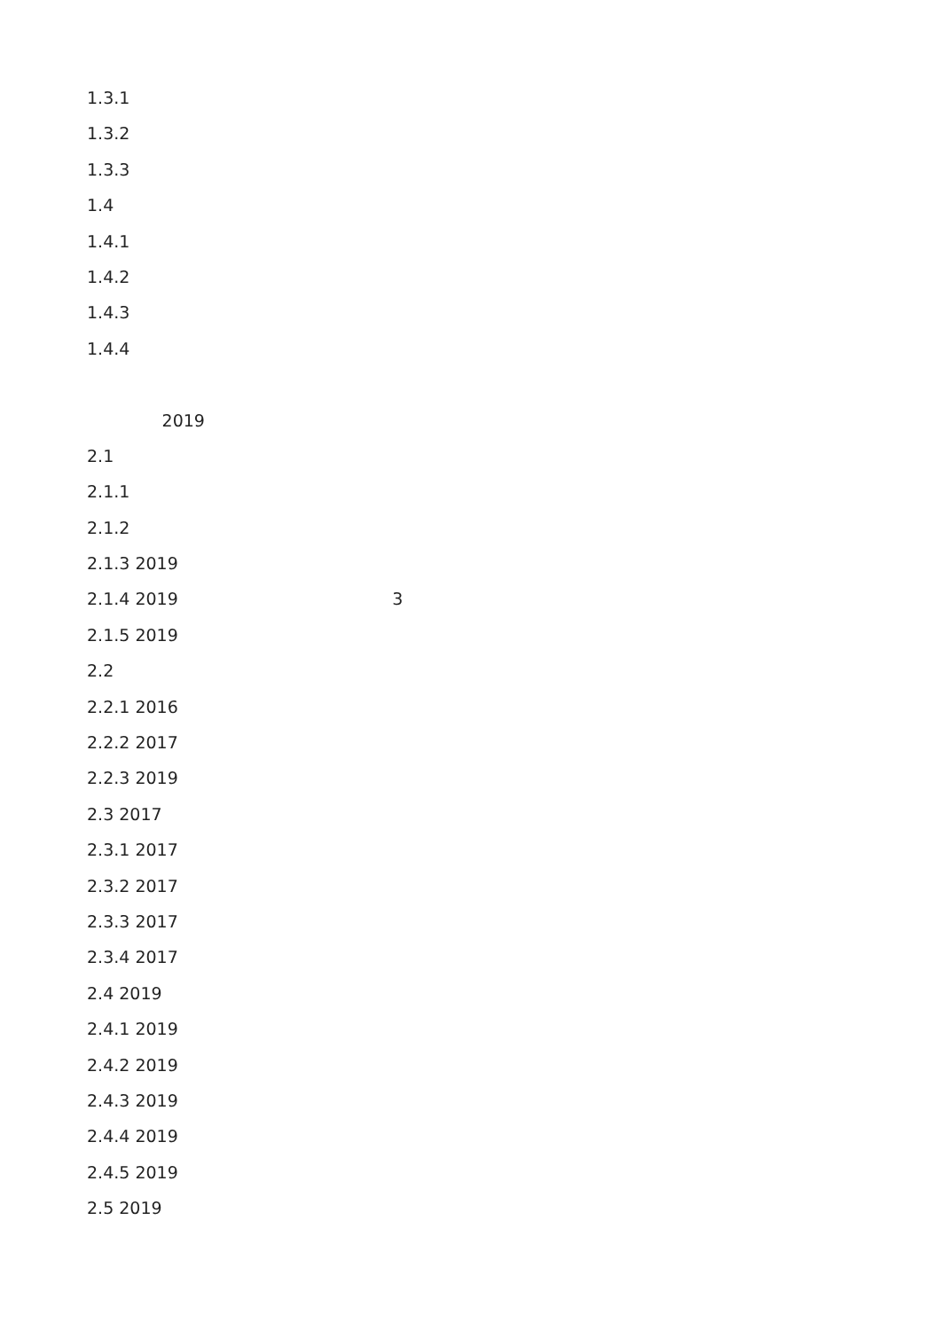1.3.1
1.3.2
1.3.3
1.4
1.4.1
1.4.2
1.4.3
1.4.4
2019
2.1
2.1.1
2.1.2
2.1.3 2019
2.1.4 2019 3
2.1.5 2019
2.2
2.2.1 2016
2.2.2 2017
2.2.3 2019
2.3 2017
2.3.1 2017
2.3.2 2017
2.3.3 2017
2.3.4 2017
2.4 2019
2.4.1 2019
2.4.2 2019
2.4.3 2019
2.4.4 2019
2.4.5 2019
2.5 2019